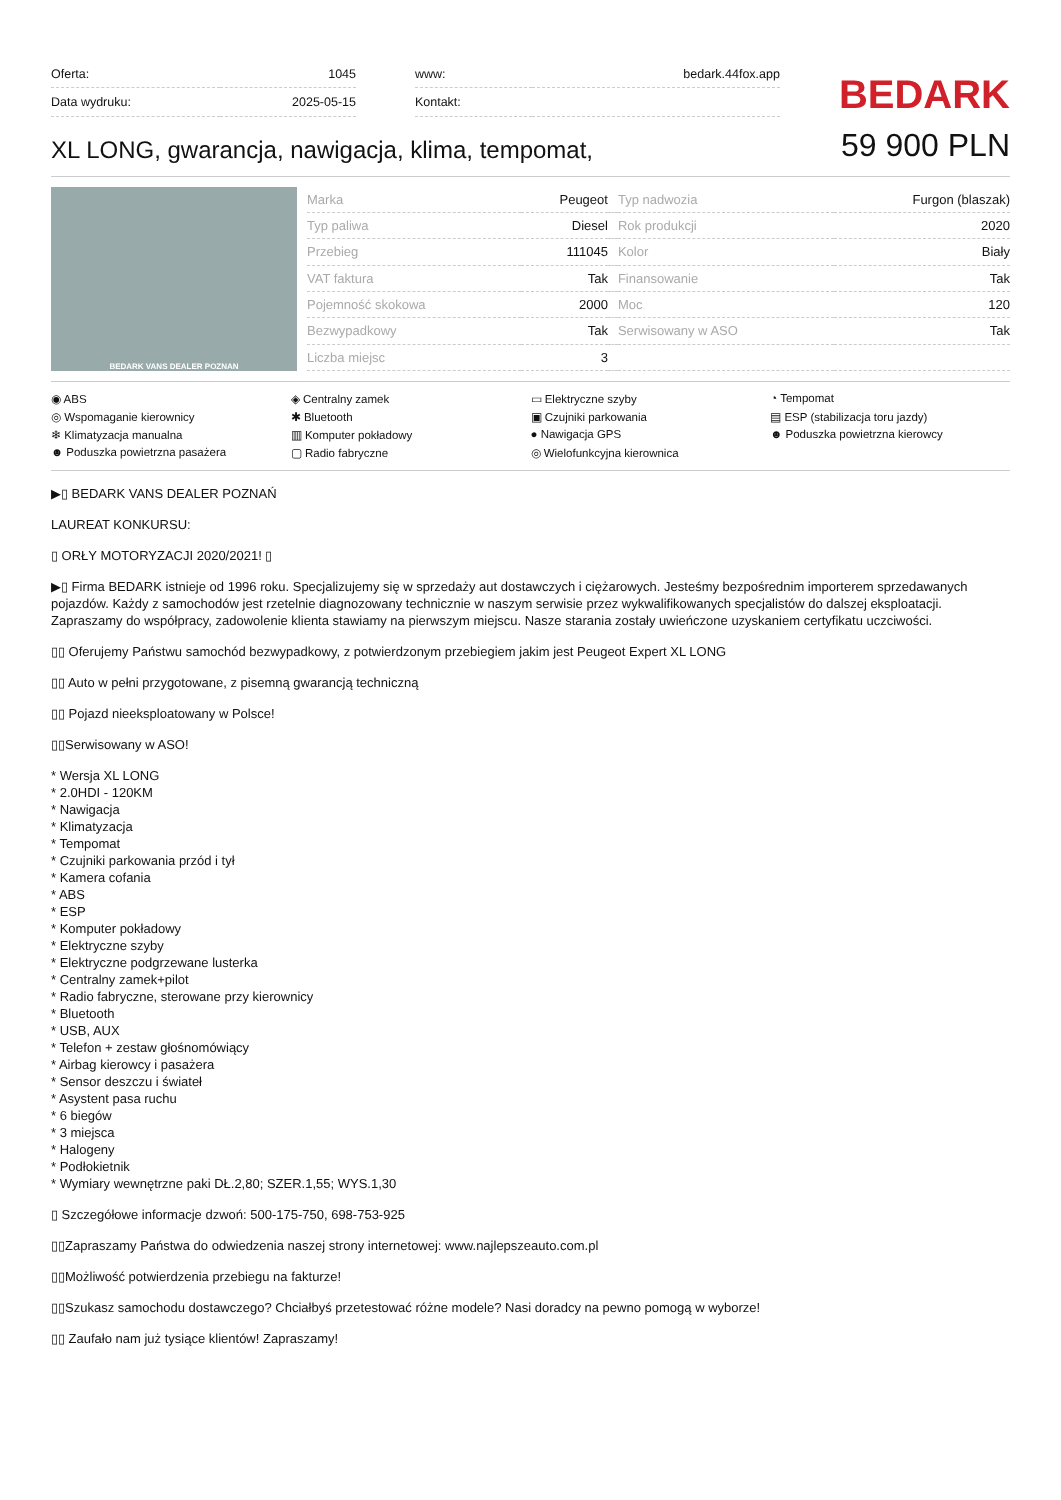| Oferta: | 1045 |
| Data wydruku: | 2025-05-15 |
| www: | bedark.44fox.app |
| Kontakt: | |
BEDARK
XL LONG, gwarancja, nawigacja, klima, tempomat,
59 900 PLN
BEDARK VANS DEALER POZNAN
| Marka | Peugeot | | Typ nadwozia | Furgon (blaszak) |
| Typ paliwa | Diesel | | Rok produkcji | 2020 |
| Przebieg | 111045 | | Kolor | Biały |
| VAT faktura | Tak | | Finansowanie | Tak |
| Pojemność skokowa | 2000 | | Moc | 120 |
| Bezwypadkowy | Tak | | Serwisowany w ASO | Tak |
| Liczba miejsc | 3 | | | |
◉ ABS
◈ Centralny zamek
▭ Elektryczne szyby
◔ Tempomat
◎ Wspomaganie kierownicy
✱ Bluetooth
▣ Czujniki parkowania
▤ ESP (stabilizacja toru jazdy)
❄ Klimatyzacja manualna
▥ Komputer pokładowy
● Nawigacja GPS
☻ Poduszka powietrzna kierowcy
☻ Poduszka powietrzna pasażera
▢ Radio fabryczne
◎ Wielofunkcyjna kierownica
▶▯ BEDARK VANS DEALER POZNAŃ
LAUREAT KONKURSU:
▯ ORŁY MOTORYZACJI 2020/2021! ▯
▶▯ Firma BEDARK istnieje od 1996 roku. Specjalizujemy się w sprzedaży aut dostawczych i ciężarowych. Jesteśmy bezpośrednim importerem sprzedawanych pojazdów. Każdy z samochodów jest rzetelnie diagnozowany technicznie w naszym serwisie przez wykwalifikowanych specjalistów do dalszej eksploatacji. Zapraszamy do współpracy, zadowolenie klienta stawiamy na pierwszym miejscu. Nasze starania zostały uwieńczone uzyskaniem certyfikatu uczciwości.
▯▯ Oferujemy Państwu samochód bezwypadkowy, z potwierdzonym przebiegiem jakim jest Peugeot Expert XL LONG
▯▯ Auto w pełni przygotowane, z pisemną gwarancją techniczną
▯▯ Pojazd nieeksploatowany w Polsce!
▯▯Serwisowany w ASO!
* Wersja XL LONG
* 2.0HDI - 120KM
* Nawigacja
* Klimatyzacja
* Tempomat
* Czujniki parkowania przód i tył
* Kamera cofania
* ABS
* ESP
* Komputer pokładowy
* Elektryczne szyby
* Elektryczne podgrzewane lusterka
* Centralny zamek+pilot
* Radio fabryczne, sterowane przy kierownicy
* Bluetooth
* USB, AUX
* Telefon + zestaw głośnomówiący
* Airbag kierowcy i pasażera
* Sensor deszczu i świateł
* Asystent pasa ruchu
* 6 biegów
* 3 miejsca
* Halogeny
* Podłokietnik
* Wymiary wewnętrzne paki DŁ.2,80; SZER.1,55; WYS.1,30
▯ Szczegółowe informacje dzwoń: 500-175-750, 698-753-925
▯▯Zapraszamy Państwa do odwiedzenia naszej strony internetowej: www.najlepszeauto.com.pl
▯▯Możliwość potwierdzenia przebiegu na fakturze!
▯▯Szukasz samochodu dostawczego? Chciałbyś przetestować różne modele? Nasi doradcy na pewno pomogą w wyborze!
▯▯ Zaufało nam już tysiące klientów! Zapraszamy!